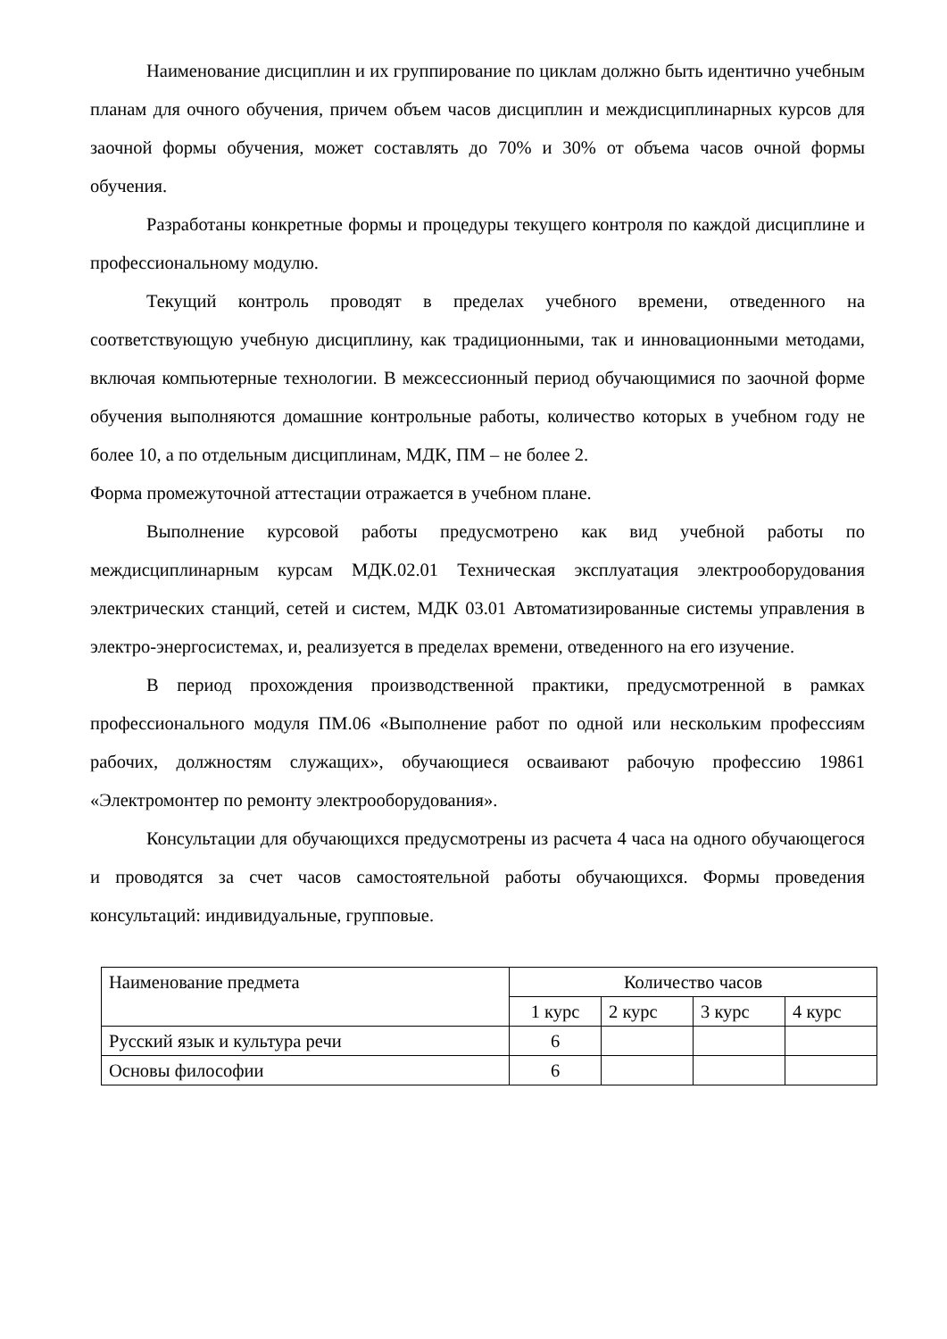Наименование дисциплин и их группирование по циклам должно быть идентично учебным планам для очного обучения, причем объем часов дисциплин и междисциплинарных курсов для заочной формы обучения, может составлять до 70% и 30% от объема часов очной формы обучения.
Разработаны конкретные формы и процедуры текущего контроля по каждой дисциплине и профессиональному модулю.
Текущий контроль проводят в пределах учебного времени, отведенного на соответствующую учебную дисциплину, как традиционными, так и инновационными методами, включая компьютерные технологии. В межсессионный период обучающимися по заочной форме обучения выполняются домашние контрольные работы, количество которых в учебном году не более 10, а по отдельным дисциплинам, МДК, ПМ – не более 2.
Форма промежуточной аттестации отражается в учебном плане.
Выполнение курсовой работы предусмотрено как вид учебной работы по междисциплинарным курсам МДК.02.01 Техническая эксплуатация электрооборудования электрических станций, сетей и систем, МДК 03.01 Автоматизированные системы управления в электро-энергосистемах, и, реализуется в пределах времени, отведенного на его изучение.
В период прохождения производственной практики, предусмотренной в рамках профессионального модуля ПМ.06 «Выполнение работ по одной или нескольким профессиям рабочих, должностям служащих», обучающиеся осваивают рабочую профессию 19861 «Электромонтер по ремонту электрооборудования».
Консультации для обучающихся предусмотрены из расчета 4 часа на одного обучающегося и проводятся за счет часов самостоятельной работы обучающихся. Формы проведения консультаций: индивидуальные, групповые.
| Наименование предмета | Количество часов | | | |
| | 1 курс | 2 курс | 3 курс | 4 курс |
| Русский язык и культура речи | 6 | | | |
| Основы философии | 6 | | | |